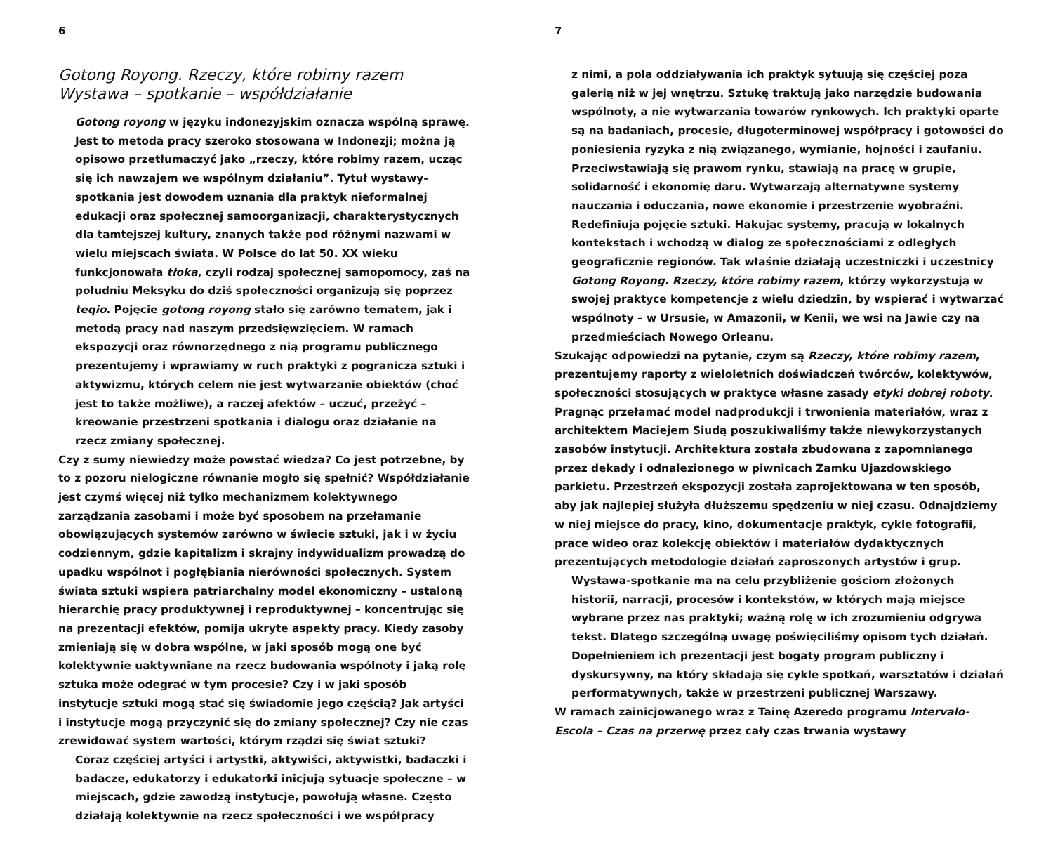6
Gotong Royong. Rzeczy, które robimy razem
Wystawa – spotkanie – współdziałanie
Gotong royong w języku indonezyjskim oznacza wspólną sprawę. Jest to metoda pracy szeroko stosowana w Indonezji; można ją opisowo przetłumaczyć jako „rzeczy, które robimy razem, ucząc się ich nawzajem we wspólnym działaniu”. Tytuł wystawy–spotkania jest dowodem uznania dla praktyk nieformalnej edukacji oraz społecznej samoorganizacji, charakterystycznych dla tamtejszej kultury, znanych także pod różnymi nazwami w wielu miejscach świata. W Polsce do lat 50. XX wieku funkcjonowała tłoka, czyli rodzaj społecznej samopomocy, zaś na południu Meksyku do dziś społeczności organizują się poprzez teqio. Pojęcie gotong royong stało się zarówno tematem, jak i metodą pracy nad naszym przedsięwzięciem. W ramach ekspozycji oraz równorzędnego z nią programu publicznego prezentujemy i wprawiamy w ruch praktyki z pogranicza sztuki i aktywizmu, których celem nie jest wytwarzanie obiektów (choć jest to także możliwe), a raczej afektów – uczuć, przeżyć – kreowanie przestrzeni spotkania i dialogu oraz działanie na rzecz zmiany społecznej.
Czy z sumy niewiedzy może powstać wiedza? Co jest potrzebne, by to z pozoru nielogiczne równanie mogło się spełnić? Współdziałanie jest czymś więcej niż tylko mechanizmem kolektywnego zarządzania zasobami i może być sposobem na przełamanie obowiązujących systemów zarówno w świecie sztuki, jak i w życiu codziennym, gdzie kapitalizm i skrajny indywidualizm prowadzą do upadku wspólnot i pogłębiania nierówności społecznych. System świata sztuki wspiera patriarchalny model ekonomiczny – ustaloną hierarchię pracy produktywnej i reproduktywnej – koncentrując się na prezentacji efektów, pomija ukryte aspekty pracy. Kiedy zasoby zmieniają się w dobra wspólne, w jaki sposób mogą one być kolektywnie uaktywniane na rzecz budowania wspólnoty i jaką rolę sztuka może odegrać w tym procesie? Czy i w jaki sposób instytucje sztuki mogą stać się świadomie jego częścią? Jak artyści i instytucje mogą przyczynić się do zmiany społecznej? Czy nie czas zrewidować system wartości, którym rządzi się świat sztuki?
Coraz częściej artyści i artystki, aktywiści, aktywistki, badaczki i badacze, edukatorzy i edukatorki inicjują sytuacje społeczne – w miejscach, gdzie zawodzą instytucje, powołują własne. Często działają kolektywnie na rzecz społeczności i we współpracy
7
z nimi, a pola oddziaływania ich praktyk sytuują się częściej poza galerią niż w jej wnętrzu. Sztukę traktują jako narzędzie budowania wspólnoty, a nie wytwarzania towarów rynkowych. Ich praktyki oparte są na badaniach, procesie, długoterminowej współpracy i gotowości do poniesienia ryzyka z nią związanego, wymianie, hojności i zaufaniu. Przeciwstawiają się prawom rynku, stawiają na pracę w grupie, solidarność i ekonomię daru. Wytwarzają alternatywne systemy nauczania i oduczania, nowe ekonomie i przestrzenie wyobraźni. Redefiniują pojęcie sztuki. Hakując systemy, pracują w lokalnych kontekstach i wchodzą w dialog ze społecznościami z odległych geograficznie regionów. Tak właśnie działają uczestniczki i uczestnicy Gotong Royong. Rzeczy, które robimy razem, którzy wykorzystują w swojej praktyce kompetencje z wielu dziedzin, by wspierać i wytwarzać wspólnoty – w Ursusie, w Amazonii, w Kenii, we wsi na Jawie czy na przedmieściach Nowego Orleanu.
Szukając odpowiedzi na pytanie, czym są Rzeczy, które robimy razem, prezentujemy raporty z wieloletnich doświadczeń twórców, kolektywów, społeczności stosujących w praktyce własne zasady etyki dobrej roboty. Pragnąc przełamać model nadprodukcji i trwonienia materiałów, wraz z architektem Maciejem Siudą poszukiwaliśmy także niewykorzystanych zasobów instytucji. Architektura została zbudowana z zapomnianego przez dekady i odnalezionego w piwnicach Zamku Ujazdowskiego parkietu. Przestrzeń ekspozycji została zaprojektowana w ten sposób, aby jak najlepiej służyła dłuższemu spędzeniu w niej czasu. Odnajdziemy w niej miejsce do pracy, kino, dokumentacje praktyk, cykle fotografii, prace wideo oraz kolekcję obiektów i materiałów dydaktycznych prezentujących metodologie działań zaproszonych artystów i grup.
Wystawa-spotkanie ma na celu przybliżenie gościom złożonych historii, narracji, procesów i kontekstów, w których mają miejsce wybrane przez nas praktyki; ważną rolę w ich zrozumieniu odgrywa tekst. Dlatego szczególną uwagę poświęciliśmy opisom tych działań. Dopełnieniem ich prezentacji jest bogaty program publiczny i dyskursywny, na który składają się cykle spotkań, warsztatów i działań performatywnych, także w przestrzeni publicznej Warszawy.
W ramach zainicjowanego wraz z Tainę Azeredo programu Intervalo-Escola – Czas na przerwę przez cały czas trwania wystawy